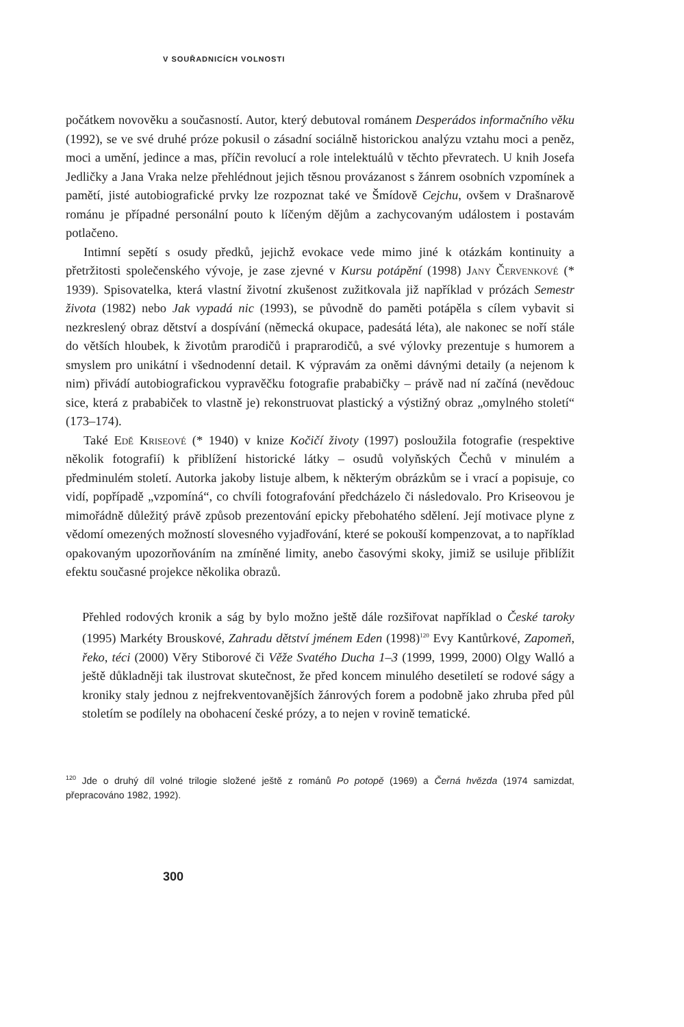V SOUŘADNICÍCH VOLNOSTI
počátkem novověku a současností. Autor, který debutoval románem Desperádos informačního věku (1992), se ve své druhé próze pokusil o zásadní sociálně historickou analýzu vztahu moci a peněz, moci a umění, jedince a mas, příčin revolucí a role intelektuálů v těchto převratech. U knih Josefa Jedličky a Jana Vraka nelze přehlédnout jejich těsnou provázanost s žánrem osobních vzpomínek a pamětí, jisté autobiografické prvky lze rozpoznat také ve Šmídově Cejchu, ovšem v Drašnarově románu je případné personální pouto k líčeným dějům a zachycovaným událostem i postavám potlačeno.
Intimní sepětí s osudy předků, jejichž evokace vede mimo jiné k otázkám kontinuity a přetržitosti společenského vývoje, je zase zjevné v Kursu potápění (1998) Jany Červenkové (* 1939). Spisovatelka, která vlastní životní zkušenost zužitkovala již například v prózách Semestr života (1982) nebo Jak vypadá nic (1993), se původně do paměti potápěla s cílem vybavit si nezkreslený obraz dětství a dospívání (německá okupace, padesátá léta), ale nakonec se noří stále do větších hloubek, k životům prarodičů i praprarodičů, a své výlovky prezentuje s humorem a smyslem pro unikátní i všednodenní detail. K výpravám za oněmi dávnými detaily (a nejenom k nim) přivádí autobiografickou vypravěčku fotografie prababičky – právě nad ní začíná (nevědouc sice, která z prababiček to vlastně je) rekonstruovat plastický a výstižný obraz „omylného století“ (173–174).
Také Edě Kriseové (* 1940) v knize Kočičí životy (1997) posloužila fotografie (respektive několik fotografií) k přiblížení historické látky – osudů volyňských Čechů v minulém a předminulém století. Autorka jakoby listuje albem, k některým obrázkům se i vrací a popisuje, co vidí, popřípadě „vzpomíná“, co chvíli fotografování předcházelo či následovalo. Pro Kriseovou je mimořádně důležitý právě způsob prezentování epicky přebohatého sdělení. Její motivace plyne z vědomí omezených možností slovesného vyjadřování, které se pokouší kompenzovat, a to například opakovaným upozorňováním na zmíněné limity, anebo časovými skoky, jimiž se usiluje přiblížit efektu současné projekce několika obrazů.
Přehled rodových kronik a ság by bylo možno ještě dále rozšiřovat například o České taroky (1995) Markéty Brouskové, Zahradu dětství jménem Eden (1998)<sup>120</sup> Evy Kantůrkové, Zapomeň, řeko, téci (2000) Věry Stiborové či Věže Svatého Ducha 1–3 (1999, 1999, 2000) Olgy Walló a ještě důkladněji tak ilustrovat skutečnost, že před koncem minulého desetiletí se rodové ságy a kroniky staly jednou z nejfrekventovanějších žánrových forem a podobně jako zhruba před půl stoletím se podílely na obohacení české prózy, a to nejen v rovině tematické.
<sup>120</sup> Jde o druhý díl volné trilogie složené ještě z románů Po potopě (1969) a Černá hvězda (1974 samizdat, přepracováno 1982, 1992).
300